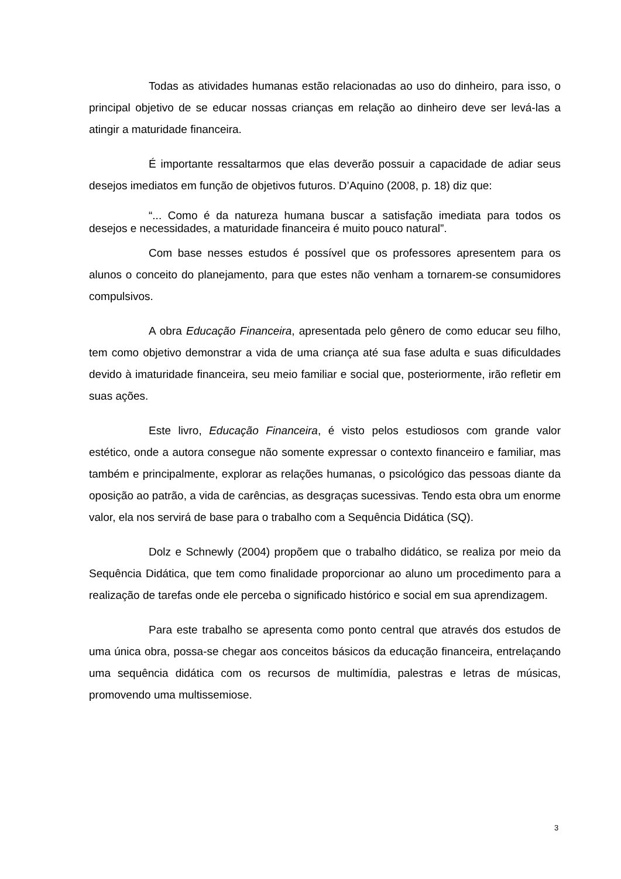Todas as atividades humanas estão relacionadas ao uso do dinheiro, para isso, o principal objetivo de se educar nossas crianças em relação ao dinheiro deve ser levá-las a atingir a maturidade financeira.
É importante ressaltarmos que elas deverão possuir a capacidade de adiar seus desejos imediatos em função de objetivos futuros. D’Aquino (2008, p. 18) diz que:
“... Como é da natureza humana buscar a satisfação imediata para todos os desejos e necessidades, a maturidade financeira é muito pouco natural”.
Com base nesses estudos é possível que os professores apresentem para os alunos o conceito do planejamento, para que estes não venham a tornarem-se consumidores compulsivos.
A obra Educação Financeira, apresentada pelo gênero de como educar seu filho, tem como objetivo demonstrar a vida de uma criança até sua fase adulta e suas dificuldades devido à imaturidade financeira, seu meio familiar e social que, posteriormente, irão refletir em suas ações.
Este livro, Educação Financeira, é visto pelos estudiosos com grande valor estético, onde a autora consegue não somente expressar o contexto financeiro e familiar, mas também e principalmente, explorar as relações humanas, o psicológico das pessoas diante da oposição ao patrão, a vida de carências, as desgraças sucessivas. Tendo esta obra um enorme valor, ela nos servirá de base para o trabalho com a Sequência Didática (SQ).
Dolz e Schnewly (2004) propõem que o trabalho didático, se realiza por meio da Sequência Didática, que tem como finalidade proporcionar ao aluno um procedimento para a realização de tarefas onde ele perceba o significado histórico e social em sua aprendizagem.
Para este trabalho se apresenta como ponto central que através dos estudos de uma única obra, possa-se chegar aos conceitos básicos da educação financeira, entrelaçando uma sequência didática com os recursos de multimídia, palestras e letras de músicas, promovendo uma multissemiose.
3